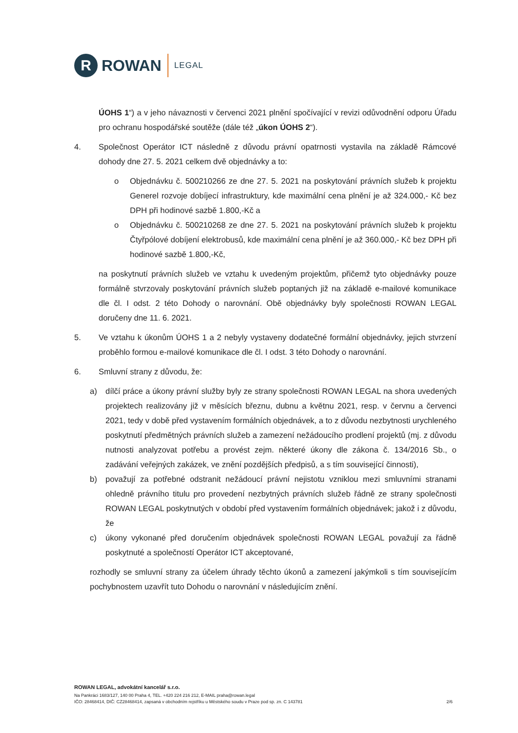R
ROWAN
LEGAL
ÚOHS 1“) a v jeho návaznosti v červenci 2021 plnění spočívající v revizi odůvodnění odporu Úřadu pro ochranu hospodářské soutěže (dále též „úkon ÚOHS 2“).
4. Společnost Operátor ICT následně z důvodu právní opatrnosti vystavila na základě Rámcové dohody dne 27. 5. 2021 celkem dvě objednávky a to:
o Objednávku č. 500210266 ze dne 27. 5. 2021 na poskytování právních služeb k projektu Generel rozvoje dobíjecí infrastruktury, kde maximální cena plnění je až 324.000,- Kč bez DPH při hodinové sazbě 1.800,-Kč a
o Objednávku č. 500210268 ze dne 27. 5. 2021 na poskytování právních služeb k projektu Čtyřpólové dobíjení elektrobusů, kde maximální cena plnění je až 360.000,- Kč bez DPH při hodinové sazbě 1.800,-Kč,
na poskytnutí právních služeb ve vztahu k uvedeným projektům, přičemž tyto objednávky pouze formálně stvrzovaly poskytování právních služeb poptaných již na základě e-mailové komunikace dle čl. I odst. 2 této Dohody o narovnání. Obě objednávky byly společnosti ROWAN LEGAL doručeny dne 11. 6. 2021.
5. Ve vztahu k úkonům ÚOHS 1 a 2 nebyly vystaveny dodatečné formální objednávky, jejich stvrzení proběhlo formou e-mailové komunikace dle čl. I odst. 3 této Dohody o narovnání.
6. Smluvní strany z důvodu, že:
a) dílčí práce a úkony právní služby byly ze strany společnosti ROWAN LEGAL na shora uvedených projektech realizovány již v měsících březnu, dubnu a květnu 2021, resp. v červnu a červenci 2021, tedy v době před vystavením formálních objednávek, a to z důvodu nezbytnosti urychleného poskytnutí předmětných právních služeb a zamezení nežádoucího prodlení projektů (mj. z důvodu nutnosti analyzovat potřebu a provést zejm. některé úkony dle zákona č. 134/2016 Sb., o zadávání veřejných zakázek, ve znění pozdějších předpisů, a s tím související činnosti),
b) považují za potřebné odstranit nežádoucí právní nejistotu vzniklou mezi smluvními stranami ohledně právního titulu pro provedení nezbytných právních služeb řádně ze strany společnosti ROWAN LEGAL poskytnutých v období před vystavením formálních objednávek; jakož i z důvodu, že
c) úkony vykonané před doručením objednávek společnosti ROWAN LEGAL považují za řádně poskytnuté a společností Operátor ICT akceptované,
rozhodly se smluvní strany za účelem úhrady těchto úkonů a zamezení jakýmkoli s tím souvisejícím pochybnostem uzavřít tuto Dohodu o narovnání v následujícím znění.
ROWAN LEGAL, advokátní kancelář s.r.o.
Na Pankráci 1683/127, 140 00 Praha 4, TEL. +420 224 216 212, E-MAIL praha@rowan.legal
IČO: 28468414, DIČ: CZ28468414, zapsaná v obchodním rejstříku u Městského soudu v Praze pod sp. zn. C 143781 2/6